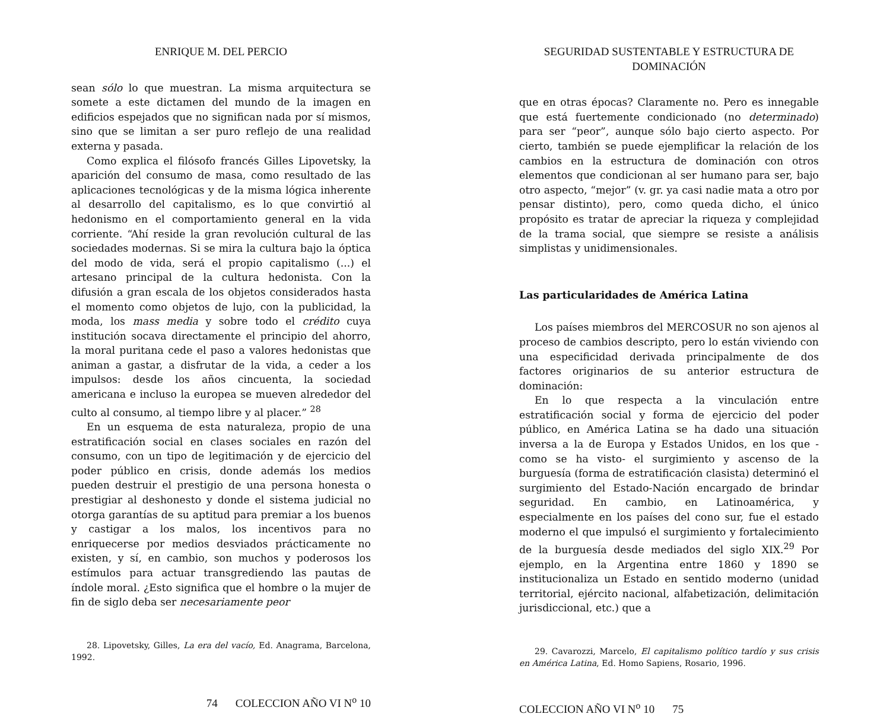ENRIQUE M. DEL PERCIO
sean sólo lo que muestran. La misma arquitectura se somete a este dictamen del mundo de la imagen en edificios espejados que no significan nada por sí mismos, sino que se limitan a ser puro reflejo de una realidad externa y pasada.
Como explica el filósofo francés Gilles Lipovetsky, la aparición del consumo de masa, como resultado de las aplicaciones tecnológicas y de la misma lógica inherente al desarrollo del capitalismo, es lo que convirtió al hedonismo en el comportamiento general en la vida corriente. “Ahí reside la gran revolución cultural de las sociedades modernas. Si se mira la cultura bajo la óptica del modo de vida, será el propio capitalismo (...) el artesano principal de la cultura hedonista. Con la difusión a gran escala de los objetos considerados hasta el momento como objetos de lujo, con la publicidad, la moda, los mass media y sobre todo el crédito cuya institución socava directamente el principio del ahorro, la moral puritana cede el paso a valores hedonistas que animan a gastar, a disfrutar de la vida, a ceder a los impulsos: desde los años cincuenta, la sociedad americana e incluso la europea se mueven alrededor del culto al consumo, al tiempo libre y al placer.” <sup>28</sup>
En un esquema de esta naturaleza, propio de una estratificación social en clases sociales en razón del consumo, con un tipo de legitimación y de ejercicio del poder público en crisis, donde además los medios pueden destruir el prestigio de una persona honesta o prestigiar al deshonesto y donde el sistema judicial no otorga garantías de su aptitud para premiar a los buenos y castigar a los malos, los incentivos para no enriquecerse por medios desviados prácticamente no existen, y sí, en cambio, son muchos y poderosos los estímulos para actuar transgrediendo las pautas de índole moral. ¿Esto significa que el hombre o la mujer de fin de siglo deba ser necesariamente peor
28. Lipovetsky, Gilles, La era del vacío, Ed. Anagrama, Barcelona, 1992.
74 COLECCION AÑO VI N<sup>o</sup> 10
SEGURIDAD SUSTENTABLE Y ESTRUCTURA DE DOMINACIÓN
que en otras épocas? Claramente no. Pero es innegable que está fuertemente condicionado (no determinado) para ser “peor”, aunque sólo bajo cierto aspecto. Por cierto, también se puede ejemplificar la relación de los cambios en la estructura de dominación con otros elementos que condicionan al ser humano para ser, bajo otro aspecto, “mejor” (v. gr. ya casi nadie mata a otro por pensar distinto), pero, como queda dicho, el único propósito es tratar de apreciar la riqueza y complejidad de la trama social, que siempre se resiste a análisis simplistas y unidimensionales.
Las particularidades de América Latina
Los países miembros del MERCOSUR no son ajenos al proceso de cambios descripto, pero lo están viviendo con una especificidad derivada principalmente de dos factores originarios de su anterior estructura de dominación:
En lo que respecta a la vinculación entre estratificación social y forma de ejercicio del poder público, en América Latina se ha dado una situación inversa a la de Europa y Estados Unidos, en los que -como se ha visto- el surgimiento y ascenso de la burguesía (forma de estratificación clasista) determinó el surgimiento del Estado-Nación encargado de brindar seguridad. En cambio, en Latinoamérica, y especialmente en los países del cono sur, fue el estado moderno el que impulsó el surgimiento y fortalecimiento de la burguesía desde mediados del siglo XIX.<sup>29</sup> Por ejemplo, en la Argentina entre 1860 y 1890 se institucionaliza un Estado en sentido moderno (unidad territorial, ejército nacional, alfabetización, delimitación jurisdiccional, etc.) que a
29. Cavarozzi, Marcelo, El capitalismo político tardío y sus crisis en América Latina, Ed. Homo Sapiens, Rosario, 1996.
COLECCION AÑO VI N<sup>o</sup> 10 75